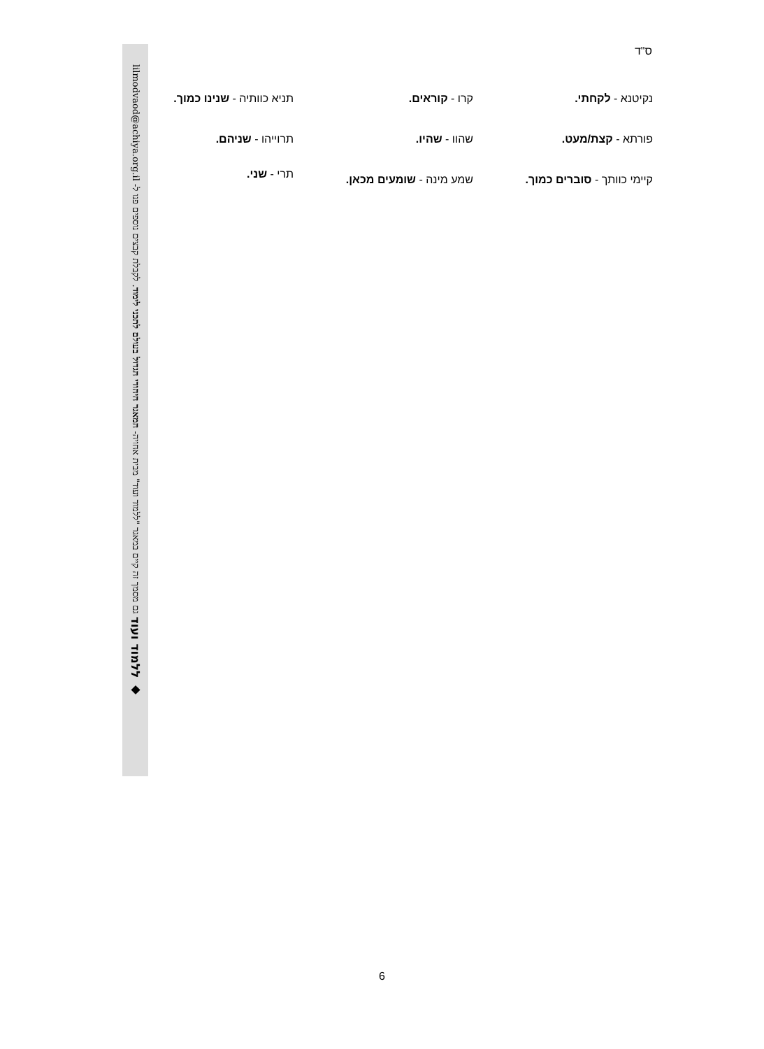◆ ללמוד ועוד גם מסמך זה קיים במאגר "ללמוד ועוד" מבית אחויה- המאגר היהודי הגדול בעולם לתכני לימוד. לקבלת קבצים נוספים פנו ל- lilmodvaod@achiya.org.il
ס"ד
נקיטנא - לקחתי.
פורתא - קצת/מעט.
קיימי כוותך - סוברים כמוך.
קרו - קוראים.
שהוו - שהיו.
שמע מינה - שומעים מכאן.
תניא כוותיה - שנינו כמוך.
תרוייהו - שניהם.
תרי - שני.
6